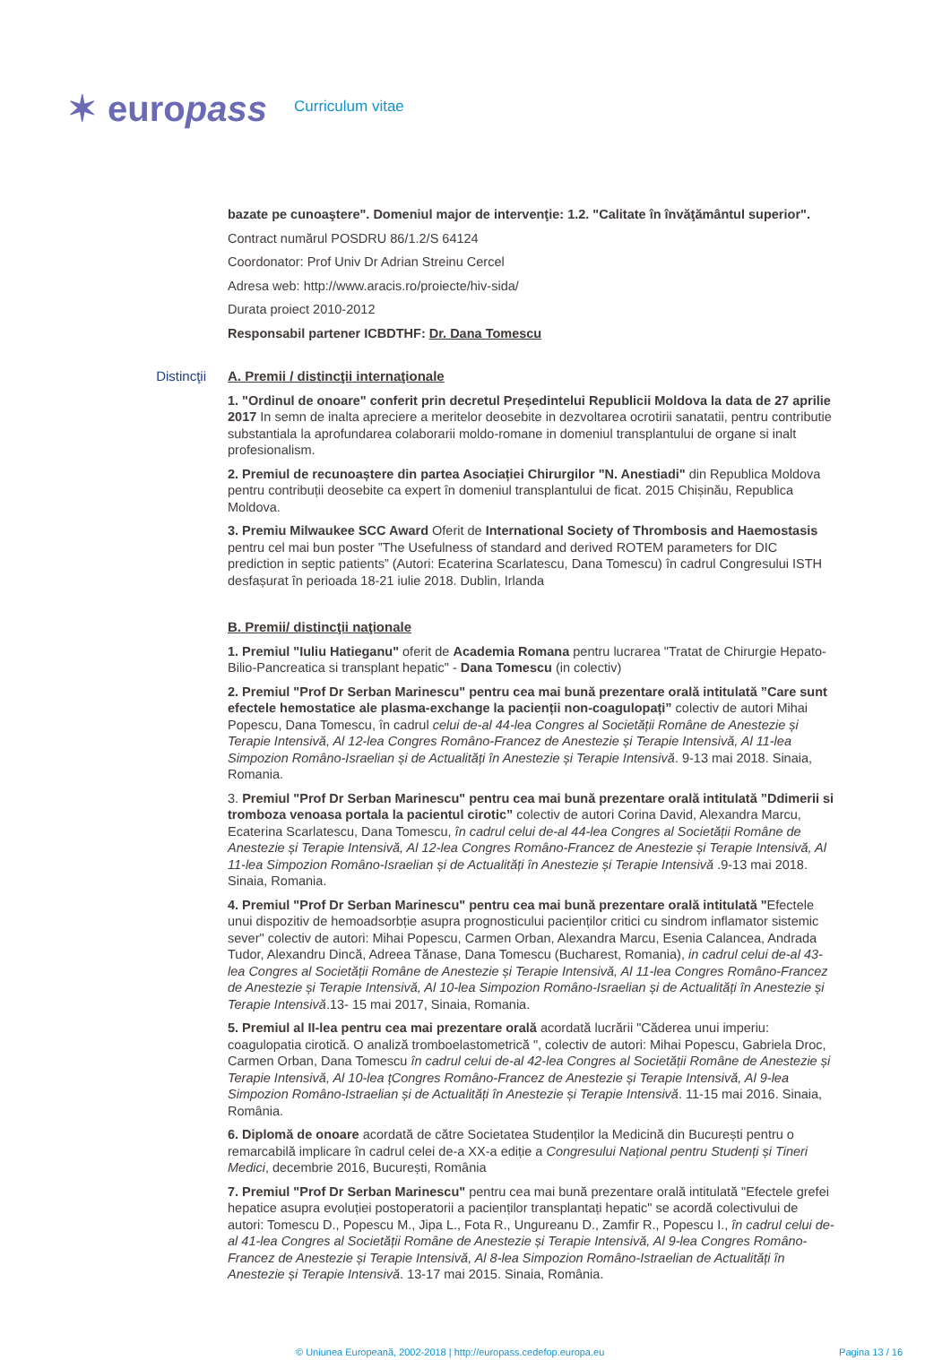✶ europass
Curriculum vitae
bazate pe cunoaştere". Domeniul major de intervenţie: 1.2. "Calitate în învăţământul superior".
Contract numărul POSDRU 86/1.2/S 64124
Coordonator: Prof Univ Dr Adrian Streinu Cercel
Adresa web: http://www.aracis.ro/proiecte/hiv-sida/
Durata proiect 2010-2012
Responsabil partener ICBDTHF: Dr. Dana Tomescu
Distincţii A. Premii / distincţii internaţionale
1. "Ordinul de onoare" conferit prin decretul Președintelui Republicii Moldova la data de 27 aprilie 2017 In semn de inalta apreciere a meritelor deosebite in dezvoltarea ocrotirii sanatatii, pentru contributie substantiala la aprofundarea colaborarii moldo-romane in domeniul transplantului de organe si inalt profesionalism.
2. Premiul de recunoaștere din partea Asociației Chirurgilor "N. Anestiadi" din Republica Moldova pentru contribuții deosebite ca expert în domeniul transplantului de ficat. 2015 Chișinău, Republica Moldova.
3. Premiu Milwaukee SCC Award Oferit de International Society of Thrombosis and Haemostasis pentru cel mai bun poster ”The Usefulness of standard and derived ROTEM parameters for DIC prediction in septic patients” (Autori: Ecaterina Scarlatescu, Dana Tomescu) în cadrul Congresului ISTH desfașurat în perioada 18-21 iulie 2018. Dublin, Irlanda
B. Premii/ distincţii naţionale
1. Premiul "Iuliu Hatieganu" oferit de Academia Romana pentru lucrarea "Tratat de Chirurgie Hepato-Bilio-Pancreatica si transplant hepatic" - Dana Tomescu (in colectiv)
2. Premiul "Prof Dr Serban Marinescu" pentru cea mai bună prezentare orală intitulată ”Care sunt efectele hemostatice ale plasma-exchange la pacienții non-coagulopați” colectiv de autori Mihai Popescu, Dana Tomescu, în cadrul celui de-al 44-lea Congres al Societății Române de Anestezie și Terapie Intensivă, Al 12-lea Congres Româno-Francez de Anestezie și Terapie Intensivă, Al 11-lea Simpozion Româno-Israelian și de Actualități în Anestezie și Terapie Intensivă. 9-13 mai 2018. Sinaia, Romania.
3. Premiul "Prof Dr Serban Marinescu" pentru cea mai bună prezentare orală intitulată ”Ddimerii si tromboza venoasa portala la pacientul cirotic” colectiv de autori Corina David, Alexandra Marcu, Ecaterina Scarlatescu, Dana Tomescu, în cadrul celui de-al 44-lea Congres al Societății Române de Anestezie și Terapie Intensivă, Al 12-lea Congres Româno-Francez de Anestezie și Terapie Intensivă, Al 11-lea Simpozion Româno-Israelian și de Actualități în Anestezie și Terapie Intensivă .9-13 mai 2018. Sinaia, Romania.
4. Premiul "Prof Dr Serban Marinescu" pentru cea mai bună prezentare orală intitulată "Efectele unui dispozitiv de hemoadsorbție asupra prognosticului pacienților critici cu sindrom inflamator sistemic sever" colectiv de autori: Mihai Popescu, Carmen Orban, Alexandra Marcu, Esenia Calancea, Andrada Tudor, Alexandru Dincă, Adreea Tănase, Dana Tomescu (Bucharest, Romania), in cadrul celui de-al 43-lea Congres al Societății Române de Anestezie și Terapie Intensivă, Al 11-lea Congres Româno-Francez de Anestezie și Terapie Intensivă, Al 10-lea Simpozion Româno-Israelian și de Actualități în Anestezie și Terapie Intensivă.13- 15 mai 2017, Sinaia, Romania.
5. Premiul al II-lea pentru cea mai prezentare orală acordată lucrării "Căderea unui imperiu: coagulopatia cirotică. O analiză tromboelastometrică ", colectiv de autori: Mihai Popescu, Gabriela Droc, Carmen Orban, Dana Tomescu în cadrul celui de-al 42-lea Congres al Societății Române de Anestezie și Terapie Intensivă, Al 10-lea țCongres Româno-Francez de Anestezie și Terapie Intensivă, Al 9-lea Simpozion Româno-Istraelian și de Actualități în Anestezie și Terapie Intensivă. 11-15 mai 2016. Sinaia, România.
6. Diplomă de onoare acordată de către Societatea Studenților la Medicină din București pentru o remarcabilă implicare în cadrul celei de-a XX-a ediție a Congresului Național pentru Studenți și Tineri Medici, decembrie 2016, București, România
7. Premiul "Prof Dr Serban Marinescu" pentru cea mai bună prezentare orală intitulată "Efectele grefei hepatice asupra evoluției postoperatorii a pacienților transplantați hepatic" se acordă colectivului de autori: Tomescu D., Popescu M., Jipa L., Fota R., Ungureanu D., Zamfir R., Popescu I., în cadrul celui de-al 41-lea Congres al Societății Române de Anestezie și Terapie Intensivă, Al 9-lea Congres Româno-Francez de Anestezie și Terapie Intensivă, Al 8-lea Simpozion Româno-Istraelian de Actualități în Anestezie și Terapie Intensivă. 13-17 mai 2015. Sinaia, România.
© Uniunea Europeană, 2002-2018 | http://europass.cedefop.europa.eu Pagina 13 / 16